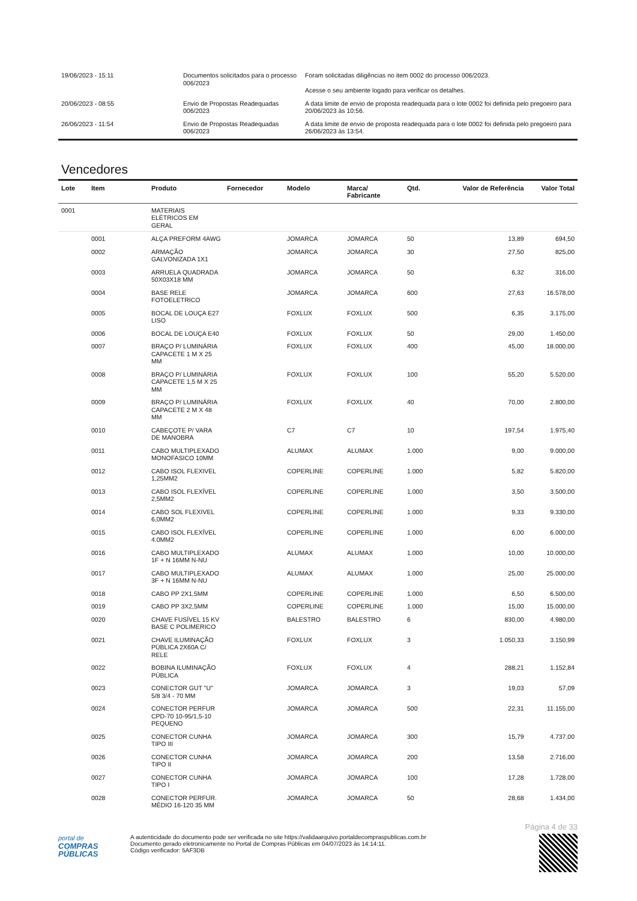| 19/06/2023 - 15:11 | Documentos solicitados para o processo 006/2023 | Foram solicitadas diligências no item 0002 do processo 006/2023. Acesse o seu ambiente logado para verificar os detalhes. |
| 20/06/2023 - 08:55 | Envio de Propostas Readequadas 006/2023 | A data limite de envio de proposta readequada para o lote 0002 foi definida pelo pregoeiro para 20/06/2023 às 10:56. |
| 26/06/2023 - 11:54 | Envio de Propostas Readequadas 006/2023 | A data limite de envio de proposta readequada para o lote 0002 foi definida pelo pregoeiro para 26/06/2023 às 13:54. |
Vencedores
| Lote | Item | Produto | Fornecedor | Modelo | Marca/ Fabricante | Qtd. | Valor de Referência | Valor Total |
| --- | --- | --- | --- | --- | --- | --- | --- | --- |
| 0001 | | MATERIAIS ELÉTRICOS EM GERAL | | | | | | |
| | 0001 | ALÇA PREFORM 4AWG | | JOMARCA | JOMARCA | 50 | 13,89 | 694,50 |
| | 0002 | ARMAÇÃO GALVONIZADA 1X1 | | JOMARCA | JOMARCA | 30 | 27,50 | 825,00 |
| | 0003 | ARRUELA QUADRADA 50X03X18 MM | | JOMARCA | JOMARCA | 50 | 6,32 | 316,00 |
| | 0004 | BASE RELE FOTOELETRICO | | JOMARCA | JOMARCA | 600 | 27,63 | 16.578,00 |
| | 0005 | BOCAL DE LOUÇA E27 LISO | | FOXLUX | FOXLUX | 500 | 6,35 | 3.175,00 |
| | 0006 | BOCAL DE LOUÇA E40 | | FOXLUX | FOXLUX | 50 | 29,00 | 1.450,00 |
| | 0007 | BRAÇO P/ LUMINÁRIA CAPACETE 1 M X 25 MM | | FOXLUX | FOXLUX | 400 | 45,00 | 18.000,00 |
| | 0008 | BRAÇO P/ LUMINÁRIA CAPACETE 1,5 M X 25 MM | | FOXLUX | FOXLUX | 100 | 55,20 | 5.520,00 |
| | 0009 | BRAÇO P/ LUMINÁRIA CAPACETE 2 M X 48 MM | | FOXLUX | FOXLUX | 40 | 70,00 | 2.800,00 |
| | 0010 | CABEÇOTE P/ VARA DE MANOBRA | | C7 | C7 | 10 | 197,54 | 1.975,40 |
| | 0011 | CABO MULTIPLEXADO MONOFASICO 10MM | | ALUMAX | ALUMAX | 1.000 | 9,00 | 9.000,00 |
| | 0012 | CABO ISOL FLEXIVEL 1,25MM2 | | COPERLINE | COPERLINE | 1.000 | 5,82 | 5.820,00 |
| | 0013 | CABO ISOL FLEXÍVEL 2,5MM2 | | COPERLINE | COPERLINE | 1.000 | 3,50 | 3.500,00 |
| | 0014 | CABO SOL FLEXIVEL 6,0MM2 | | COPERLINE | COPERLINE | 1.000 | 9,33 | 9.330,00 |
| | 0015 | CABO ISOL FLEXÍVEL 4.0MM2 | | COPERLINE | COPERLINE | 1.000 | 6,00 | 6.000,00 |
| | 0016 | CABO MULTIPLEXADO 1F + N 16MM N-NU | | ALUMAX | ALUMAX | 1.000 | 10,00 | 10.000,00 |
| | 0017 | CABO MULTIPLEXADO 3F + N 16MM N-NU | | ALUMAX | ALUMAX | 1.000 | 25,00 | 25.000,00 |
| | 0018 | CABO PP 2X1,5MM | | COPERLINE | COPERLINE | 1.000 | 6,50 | 6.500,00 |
| | 0019 | CABO PP 3X2,5MM | | COPERLINE | COPERLINE | 1.000 | 15,00 | 15.000,00 |
| | 0020 | CHAVE FUSÍVEL 15 KV BASE C POLIMERICO | | BALESTRO | BALESTRO | 6 | 830,00 | 4.980,00 |
| | 0021 | CHAVE ILUMINAÇÃO PÚBLICA 2X60A C/ RELE | | FOXLUX | FOXLUX | 3 | 1.050,33 | 3.150,99 |
| | 0022 | BOBINA ILUMINAÇÃO PÚBLICA | | FOXLUX | FOXLUX | 4 | 288,21 | 1.152,84 |
| | 0023 | CONECTOR GUT "U" 5/8 3/4 - 70 MM | | JOMARCA | JOMARCA | 3 | 19,03 | 57,09 |
| | 0024 | CONECTOR PERFUR CPD-70 10-95/1,5-10 PEQUENO | | JOMARCA | JOMARCA | 500 | 22,31 | 11.155,00 |
| | 0025 | CONECTOR CUNHA TIPO III | | JOMARCA | JOMARCA | 300 | 15,79 | 4.737,00 |
| | 0026 | CONECTOR CUNHA TIPO II | | JOMARCA | JOMARCA | 200 | 13,58 | 2.716,00 |
| | 0027 | CONECTOR CUNHA TIPO I | | JOMARCA | JOMARCA | 100 | 17,28 | 1.728,00 |
| | 0028 | CONECTOR PERFUR. MÉDIO 16-120 35 MM | | JOMARCA | JOMARCA | 50 | 28,68 | 1.434,00 |
Página 4 de 33
portal de
COMPRAS
PÚBLICAS
A autenticidade do documento pode ser verificada no site https://validaarquivo.portaldecompraspublicas.com.br
Documento gerado eletronicamente no Portal de Compras Públicas em 04/07/2023 às 14:14:11.
Código verificador: 5AF3DB